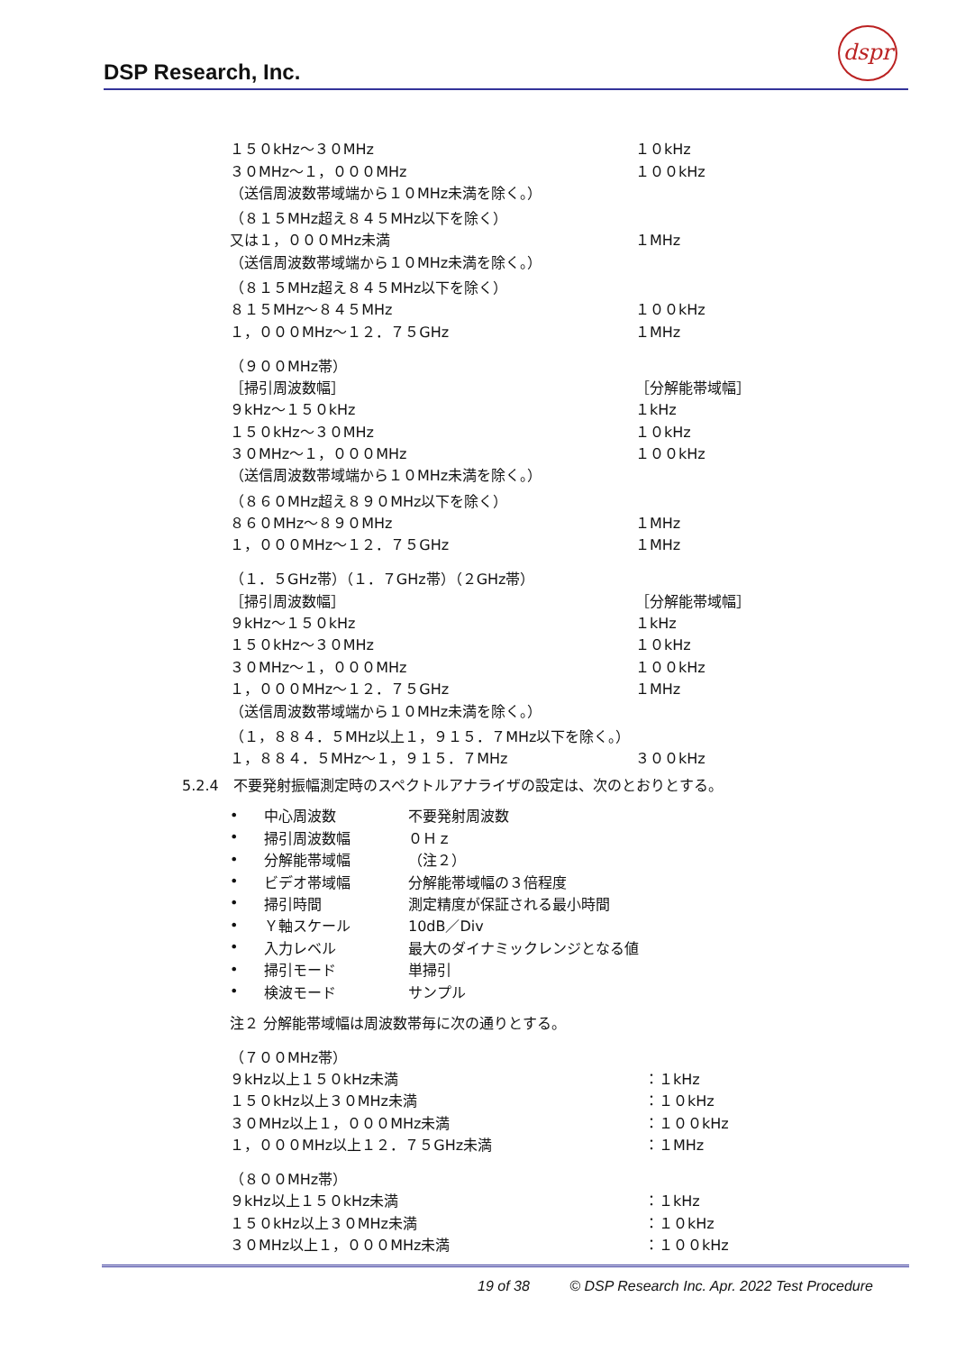DSP Research, Inc.
dspr
| １５０kHz～３０MHz | １０kHz |
| ３０MHz～１，０００MHz | １００kHz |
| （送信周波数帯域端から１０MHz未満を除く。） | |
| （８１５MHz超え８４５MHz以下を除く） | |
| 又は１，０００MHz未満 | １MHz |
| （送信周波数帯域端から１０MHz未満を除く。） | |
| （８１５MHz超え８４５MHz以下を除く） | |
| ８１５MHz～８４５MHz | １００kHz |
| １，０００MHz～１２．７５GHz | １MHz |
| （９００MHz帯） | |
| ［掃引周波数幅］ | ［分解能帯域幅］ |
| ９kHz～１５０kHz | １kHz |
| １５０kHz～３０MHz | １０kHz |
| ３０MHz～１，０００MHz | １００kHz |
| （送信周波数帯域端から１０MHz未満を除く。） | |
| （８６０MHz超え８９０MHz以下を除く） | |
| ８６０MHz～８９０MHz | １MHz |
| １，０００MHz～１２．７５GHz | １MHz |
| （１．５GHz帯）（１．７GHz帯）（２GHz帯） | |
| ［掃引周波数幅］ | ［分解能帯域幅］ |
| ９kHz～１５０kHz | １kHz |
| １５０kHz～３０MHz | １０kHz |
| ３０MHz～１，０００MHz | １００kHz |
| １，０００MHz～１２．７５GHz | １MHz |
| （送信周波数帯域端から１０MHz未満を除く。） | |
| （１，８８４．５MHz以上１，９１５．７MHz以下を除く。） | |
| １，８８４．５MHz～１，９１５．７MHz | ３００kHz |
5.2.4　不要発射振幅測定時のスペクトルアナライザの設定は、次のとおりとする。
| • | 中心周波数 | 不要発射周波数 |
| • | 掃引周波数幅 | ０Ｈｚ |
| • | 分解能帯域幅 | （注２） |
| • | ビデオ帯域幅 | 分解能帯域幅の３倍程度 |
| • | 掃引時間 | 測定精度が保証される最小時間 |
| • | Ｙ軸スケール | 10dB／Div |
| • | 入力レベル | 最大のダイナミックレンジとなる値 |
| • | 掃引モード | 単掃引 |
| • | 検波モード | サンプル |
注２ 分解能帯域幅は周波数帯毎に次の通りとする。
| （７００MHz帯） | |
| ９kHz以上１５０kHz未満 | ：１kHz |
| １５０kHz以上３０MHz未満 | ：１０kHz |
| ３０MHz以上１，０００MHz未満 | ：１００kHz |
| １，０００MHz以上１２．７５GHz未満 | ：１MHz |
| （８００MHz帯） | |
| ９kHz以上１５０kHz未満 | ：１kHz |
| １５０kHz以上３０MHz未満 | ：１０kHz |
| ３０MHz以上１，０００MHz未満 | ：１００kHz |
19 of 38 © DSP Research Inc. Apr. 2022 Test Procedure